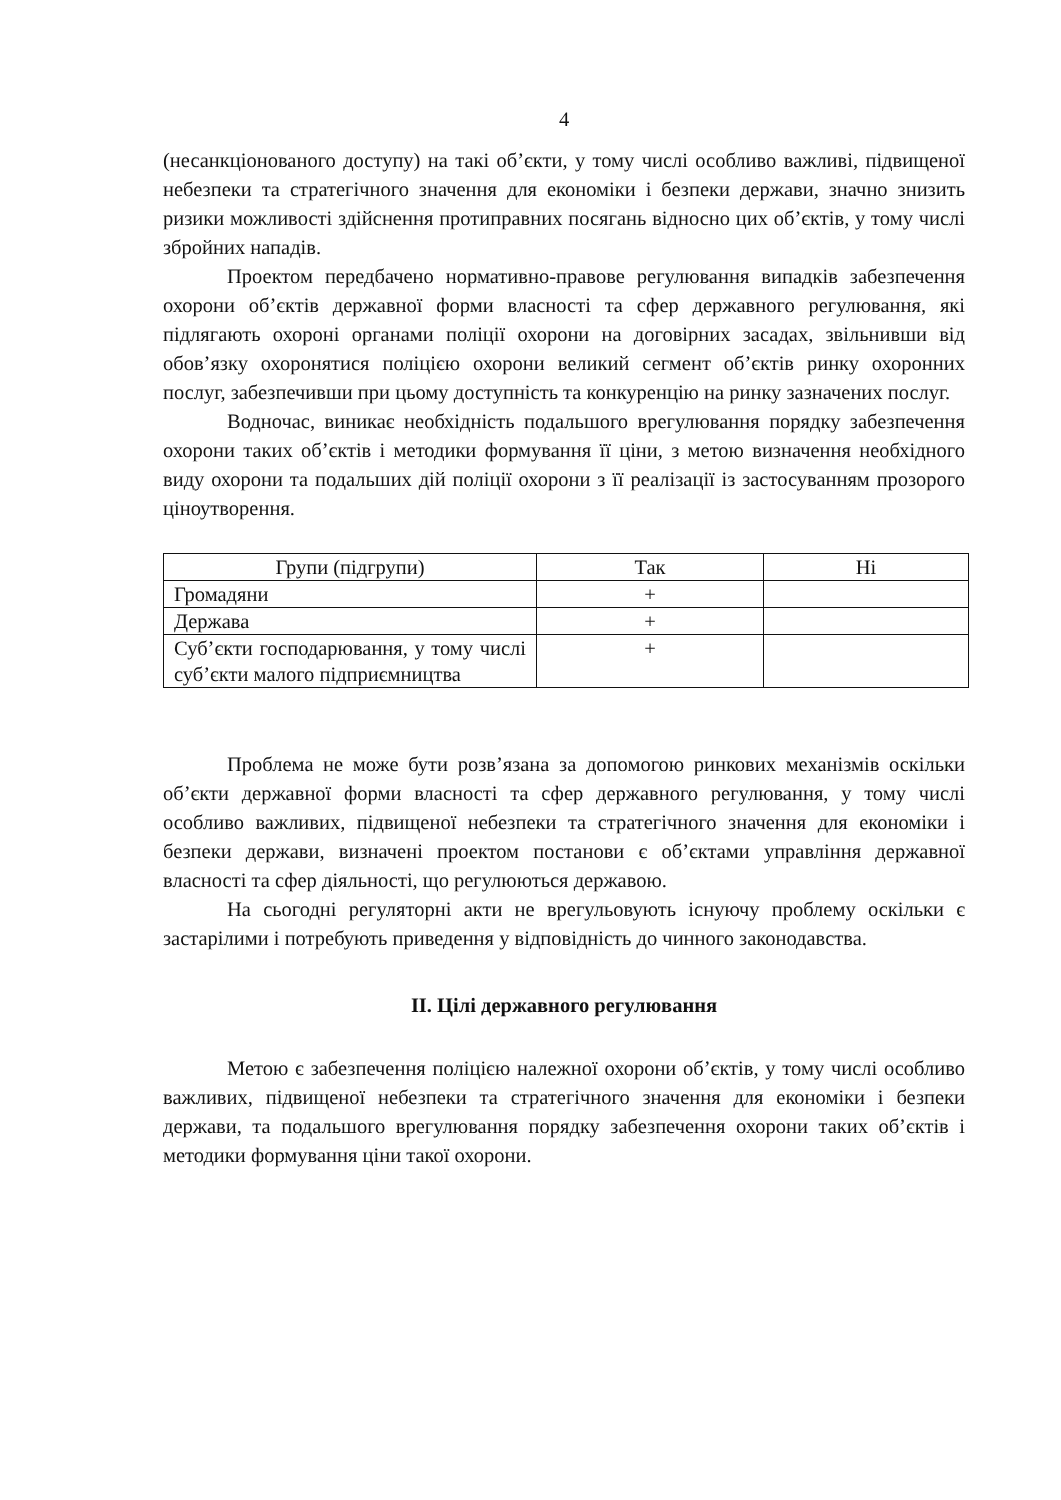4
(несанкціонованого доступу) на такі об’єкти, у тому числі особливо важливі, підвищеної небезпеки та стратегічного значення для економіки і безпеки держави, значно знизить ризики можливості здійснення протиправних посягань відносно цих об’єктів, у тому числі збройних нападів.
Проектом передбачено нормативно-правове регулювання випадків забезпечення охорони об’єктів державної форми власності та сфер державного регулювання, які підлягають охороні органами поліції охорони на договірних засадах, звільнивши від обов’язку охоронятися поліцією охорони великий сегмент об’єктів ринку охоронних послуг, забезпечивши при цьому доступність та конкуренцію на ринку зазначених послуг.
Водночас, виникає необхідність подальшого врегулювання порядку забезпечення охорони таких об’єктів і методики формування її ціни, з метою визначення необхідного виду охорони та подальших дій поліції охорони з її реалізації із застосуванням прозорого ціноутворення.
| Групи (підгрупи) | Так | Ні |
| --- | --- | --- |
| Громадяни | + | |
| Держава | + | |
| Суб’єкти господарювання, у тому числі суб’єкти малого підприємництва | + | |
Проблема не може бути розв’язана за допомогою ринкових механізмів оскільки об’єкти державної форми власності та сфер державного регулювання, у тому числі особливо важливих, підвищеної небезпеки та стратегічного значення для економіки і безпеки держави, визначені проектом постанови є об’єктами управління державної власності та сфер діяльності, що регулюються державою.
На сьогодні регуляторні акти не врегульовують існуючу проблему оскільки є застарілими і потребують приведення у відповідність до чинного законодавства.
ІІ. Цілі державного регулювання
Метою є забезпечення поліцією належної охорони об’єктів, у тому числі особливо важливих, підвищеної небезпеки та стратегічного значення для економіки і безпеки держави, та подальшого врегулювання порядку забезпечення охорони таких об’єктів і методики формування ціни такої охорони.